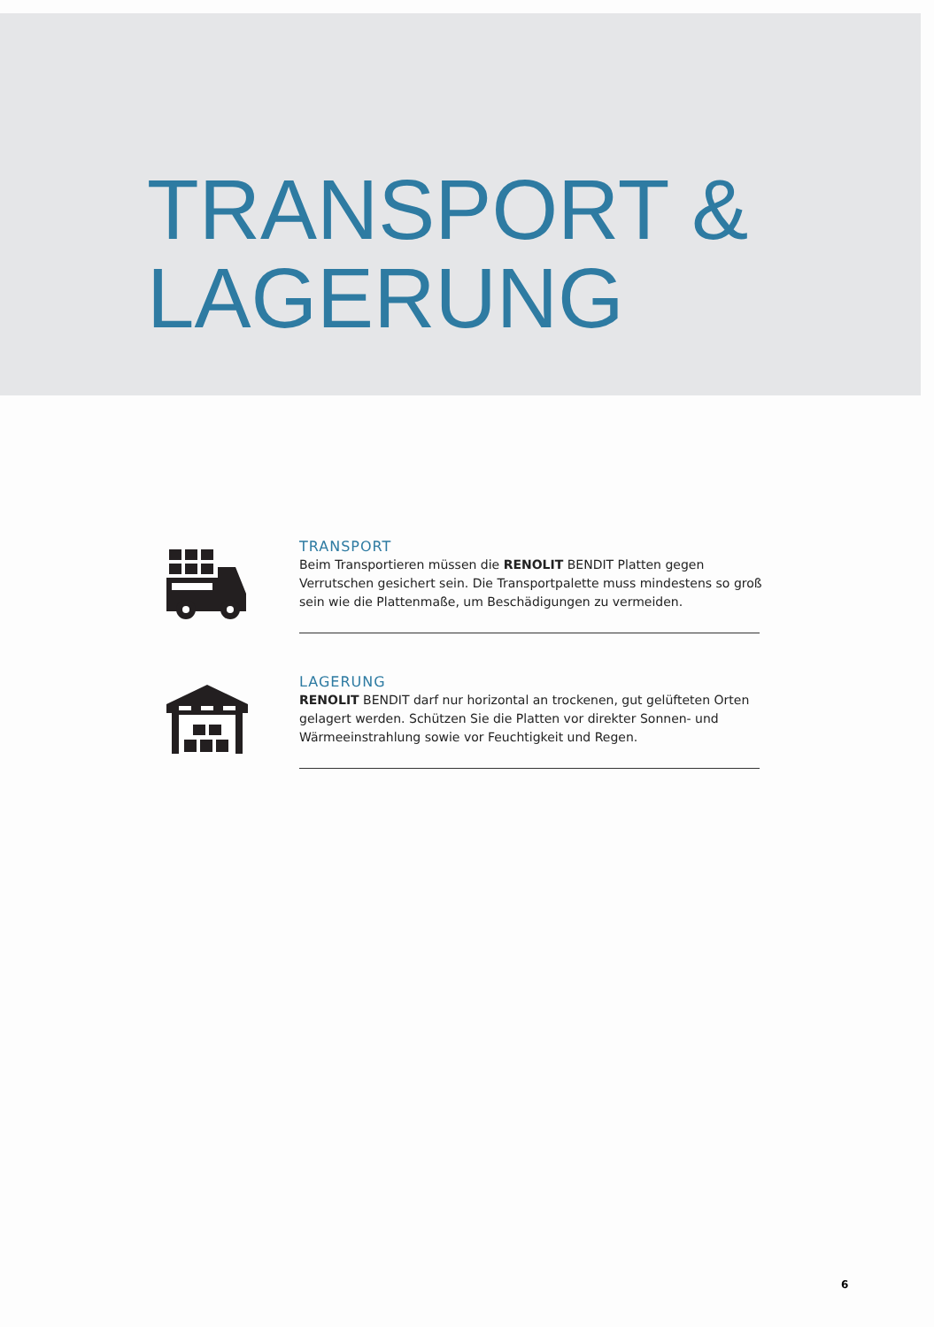TRANSPORT &
LAGERUNG
TRANSPORT
Beim Transportieren müssen die RENOLIT BENDIT Platten gegen Verrutschen gesichert sein. Die Transportpalette muss mindestens so groß sein wie die Plattenmaße, um Beschädigungen zu vermeiden.
LAGERUNG
RENOLIT BENDIT darf nur horizontal an trockenen, gut gelüfteten Orten gelagert werden. Schützen Sie die Platten vor direkter Sonnen- und Wärmeeinstrahlung sowie vor Feuchtigkeit und Regen.
6